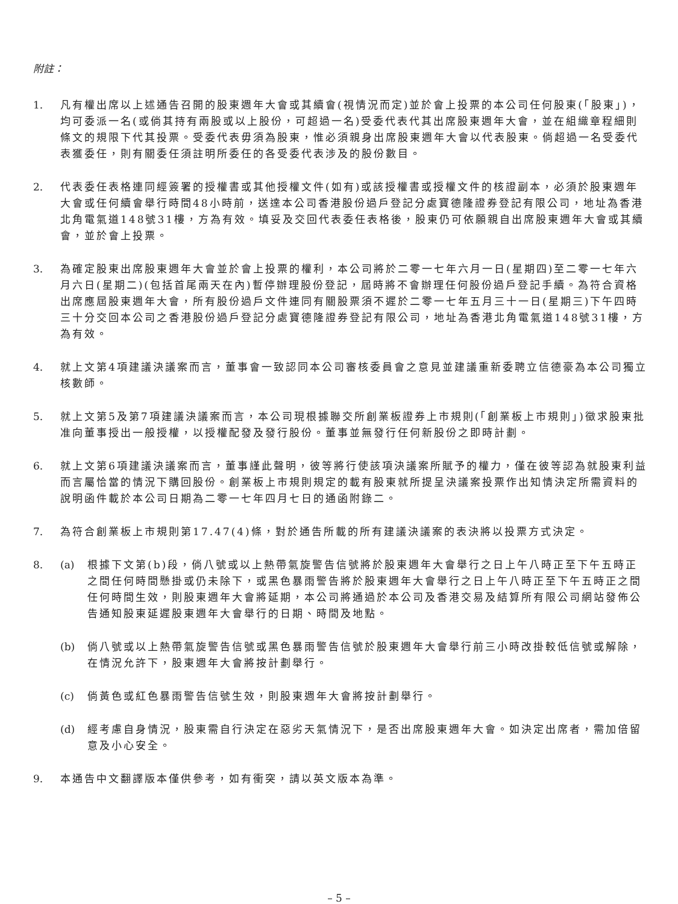附註：
1. 凡有權出席以上述通告召開的股東週年大會或其續會(視情況而定)並於會上投票的本公司任何股東(「股東」)，均可委派一名(或倘其持有兩股或以上股份，可超過一名)受委代表代其出席股東週年大會，並在組織章程細則條文的規限下代其投票。受委代表毋須為股東，惟必須親身出席股東週年大會以代表股東。倘超過一名受委代表獲委任，則有關委任須註明所委任的各受委代表涉及的股份數目。
2. 代表委任表格連同經簽署的授權書或其他授權文件(如有)或該授權書或授權文件的核證副本，必須於股東週年大會或任何續會舉行時間48小時前，送達本公司香港股份過戶登記分處寶德隆證券登記有限公司，地址為香港北角電氣道148號31樓，方為有效。填妥及交回代表委任表格後，股東仍可依願親自出席股東週年大會或其續會，並於會上投票。
3. 為確定股東出席股東週年大會並於會上投票的權利，本公司將於二零一七年六月一日(星期四)至二零一七年六月六日(星期二)(包括首尾兩天在內)暫停辦理股份登記，屆時將不會辦理任何股份過戶登記手續。為符合資格出席應屆股東週年大會，所有股份過戶文件連同有關股票須不遲於二零一七年五月三十一日(星期三)下午四時三十分交回本公司之香港股份過戶登記分處寶德隆證券登記有限公司，地址為香港北角電氣道148號31樓，方為有效。
4. 就上文第4項建議決議案而言，董事會一致認同本公司審核委員會之意見並建議重新委聘立信德豪為本公司獨立核數師。
5. 就上文第5及第7項建議決議案而言，本公司現根據聯交所創業板證券上市規則(「創業板上市規則」)徵求股東批准向董事授出一般授權，以授權配發及發行股份。董事並無發行任何新股份之即時計劃。
6. 就上文第6項建議決議案而言，董事謹此聲明，彼等將行使該項決議案所賦予的權力，僅在彼等認為就股東利益而言屬恰當的情況下購回股份。創業板上市規則規定的載有股東就所提呈決議案投票作出知情決定所需資料的說明函件載於本公司日期為二零一七年四月七日的通函附錄二。
7. 為符合創業板上市規則第17.47(4)條，對於通告所載的所有建議決議案的表決將以投票方式決定。
8. (a) 根據下文第(b)段，倘八號或以上熱帶氣旋警告信號將於股東週年大會舉行之日上午八時正至下午五時正之間任何時間懸掛或仍未除下，或黑色暴雨警告將於股東週年大會舉行之日上午八時正至下午五時正之間任何時間生效，則股東週年大會將延期，本公司將通過於本公司及香港交易及結算所有限公司網站發佈公告通知股東延遲股東週年大會舉行的日期、時間及地點。
(b) 倘八號或以上熱帶氣旋警告信號或黑色暴雨警告信號於股東週年大會舉行前三小時改掛較低信號或解除，在情況允許下，股東週年大會將按計劃舉行。
(c) 倘黃色或紅色暴雨警告信號生效，則股東週年大會將按計劃舉行。
(d) 經考慮自身情況，股東需自行決定在惡劣天氣情況下，是否出席股東週年大會。如決定出席者，需加倍留意及小心安全。
9. 本通告中文翻譯版本僅供參考，如有衝突，請以英文版本為準。
– 5 –